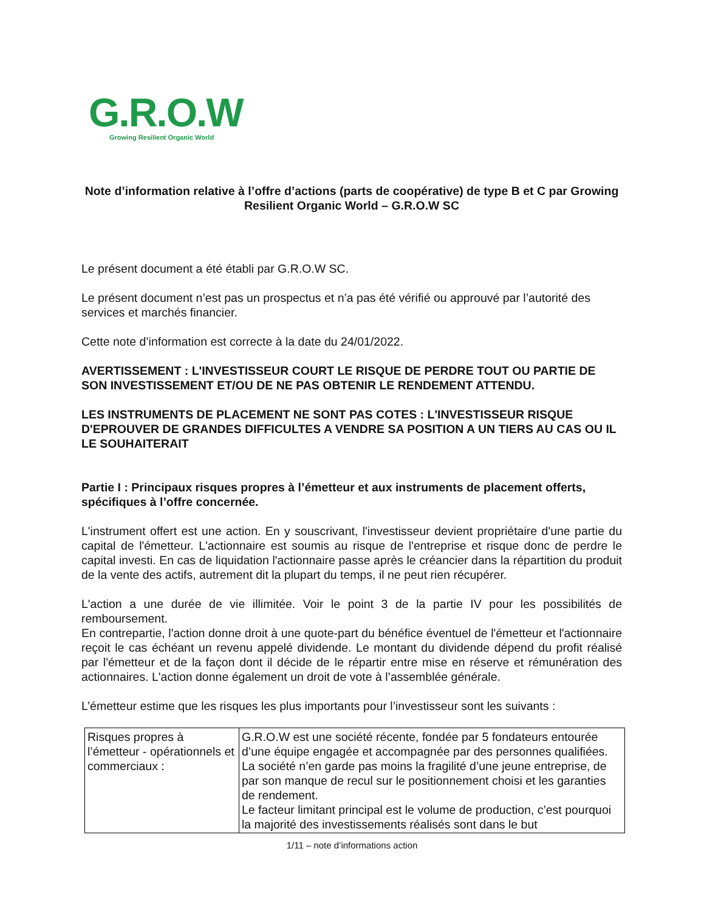G.R.O.W
Growing Resilient Organic World
Note d’information relative à l’offre d’actions (parts de coopérative) de type B et C par Growing Resilient Organic World – G.R.O.W SC
Le présent document a été établi par G.R.O.W SC.
Le présent document n’est pas un prospectus et n’a pas été vérifié ou approuvé par l’autorité des services et marchés financier.
Cette note d’information est correcte à la date du 24/01/2022.
AVERTISSEMENT : L'INVESTISSEUR COURT LE RISQUE DE PERDRE TOUT OU PARTIE DE SON INVESTISSEMENT ET/OU DE NE PAS OBTENIR LE RENDEMENT ATTENDU.
LES INSTRUMENTS DE PLACEMENT NE SONT PAS COTES : L'INVESTISSEUR RISQUE D'EPROUVER DE GRANDES DIFFICULTES A VENDRE SA POSITION A UN TIERS AU CAS OU IL LE SOUHAITERAIT
Partie I : Principaux risques propres à l’émetteur et aux instruments de placement offerts, spécifiques à l’offre concernée.
L'instrument offert est une action. En y souscrivant, l'investisseur devient propriétaire d'une partie du capital de l'émetteur. L'actionnaire est soumis au risque de l'entreprise et risque donc de perdre le capital investi. En cas de liquidation l'actionnaire passe après le créancier dans la répartition du produit de la vente des actifs, autrement dit la plupart du temps, il ne peut rien récupérer.
L'action a une durée de vie illimitée. Voir le point 3 de la partie IV pour les possibilités de remboursement.
En contrepartie, l'action donne droit à une quote-part du bénéfice éventuel de l'émetteur et l'actionnaire reçoit le cas échéant un revenu appelé dividende. Le montant du dividende dépend du profit réalisé par l'émetteur et de la façon dont il décide de le répartir entre mise en réserve et rémunération des actionnaires. L'action donne également un droit de vote à l’assemblée générale.
L’émetteur estime que les risques les plus importants pour l’investisseur sont les suivants :
| Risques propres à l’émetteur - opérationnels et commerciaux : | G.R.O.W est une société récente, fondée par 5 fondateurs entourée d’une équipe engagée et accompagnée par des personnes qualifiées. La société n’en garde pas moins la fragilité d’une jeune entreprise, de par son manque de recul sur le positionnement choisi et les garanties de rendement. Le facteur limitant principal est le volume de production, c’est pourquoi la majorité des investissements réalisés sont dans le but |
1/11 – note d’informations action